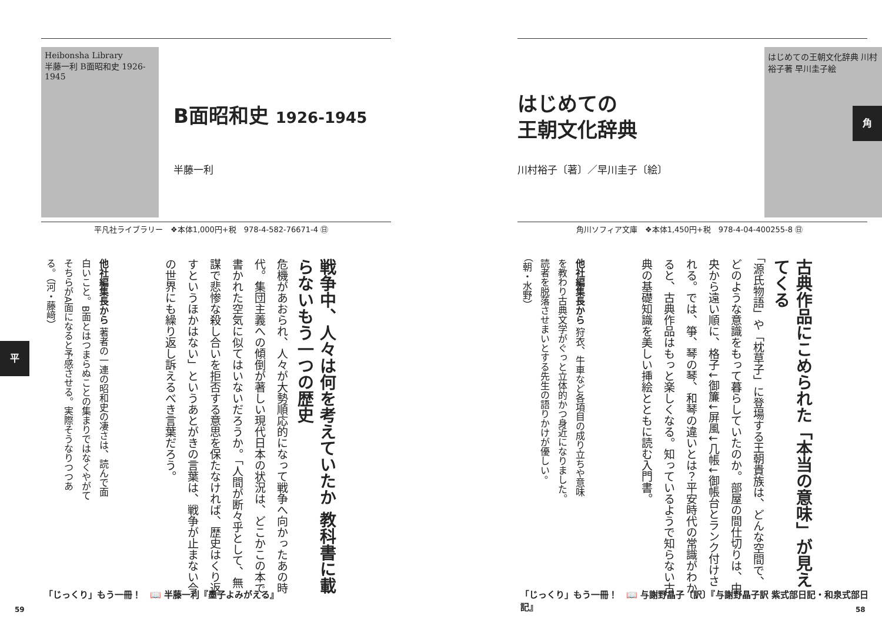Heibonsha Library
半藤一利 B面昭和史 1926-1945
B面昭和史 1926-1945
半藤一利
平凡社ライブラリー　❖本体1,000円+税　978-4-582-76671-4 ㊐
戦争中、人々は何を考えていたか 教科書に載らないもう一つの歴史
危機があおられ、人々が大勢順応的になって戦争へ向かったあの時代。集団主義への傾倒が著しい現代日本の状況は、どこかこの本で書かれた空気に似てはいないだろうか。「人間が断々乎として、無謀で悲惨な殺し合いを拒否する意思を保たなければ、歴史はくり返すというほかはない」というあとがきの言葉は、戦争が止まない今の世界にも繰り返し訴えるべき言葉だろう。
他社編集長から 著者の一連の昭和史の凄さは、読んで面白いこと。B面とはつまらぬことの集まりではなくやがてそちらがA面になると予感させる。実際そうなりつつある。（河・藤﨑）
「じっくり」もう一冊！　📖 半藤一利『墨子よみがえる』
59
平
はじめての
王朝文化辞典
川村裕子〔著〕／早川圭子〔絵〕
はじめての王朝文化辞典 川村裕子著 早川圭子絵
角川ソフィア文庫　❖本体1,450円+税　978-4-04-400255-8 ㊐
古典作品にこめられた「本当の意味」が見えてくる
「源氏物語」や「枕草子」に登場する王朝貴族は、どんな空間で、どのような意識をもって暮らしていたのか。部屋の間仕切りは、中央から遠い順に、格子↓御簾↓屏風↓几帳↓御帳台とランク付けされる。では、箏、琴の琴、和琴の違いとは？平安時代の常識がわかると、古典作品はもっと楽しくなる。知っているようで知らない古典の基礎知識を美しい挿絵とともに読む入門書。
他社編集長から 狩衣、牛車など各項目の成り立ちや意味を教わり古典文学がぐっと立体的かつ身近になりました。読者を脱落させまいとする先生の語りかけが優しい。（朝・水野）
「じっくり」もう一冊！　📖 与謝野晶子〔訳〕『与謝野晶子訳 紫式部日記・和泉式部日記』
58
角